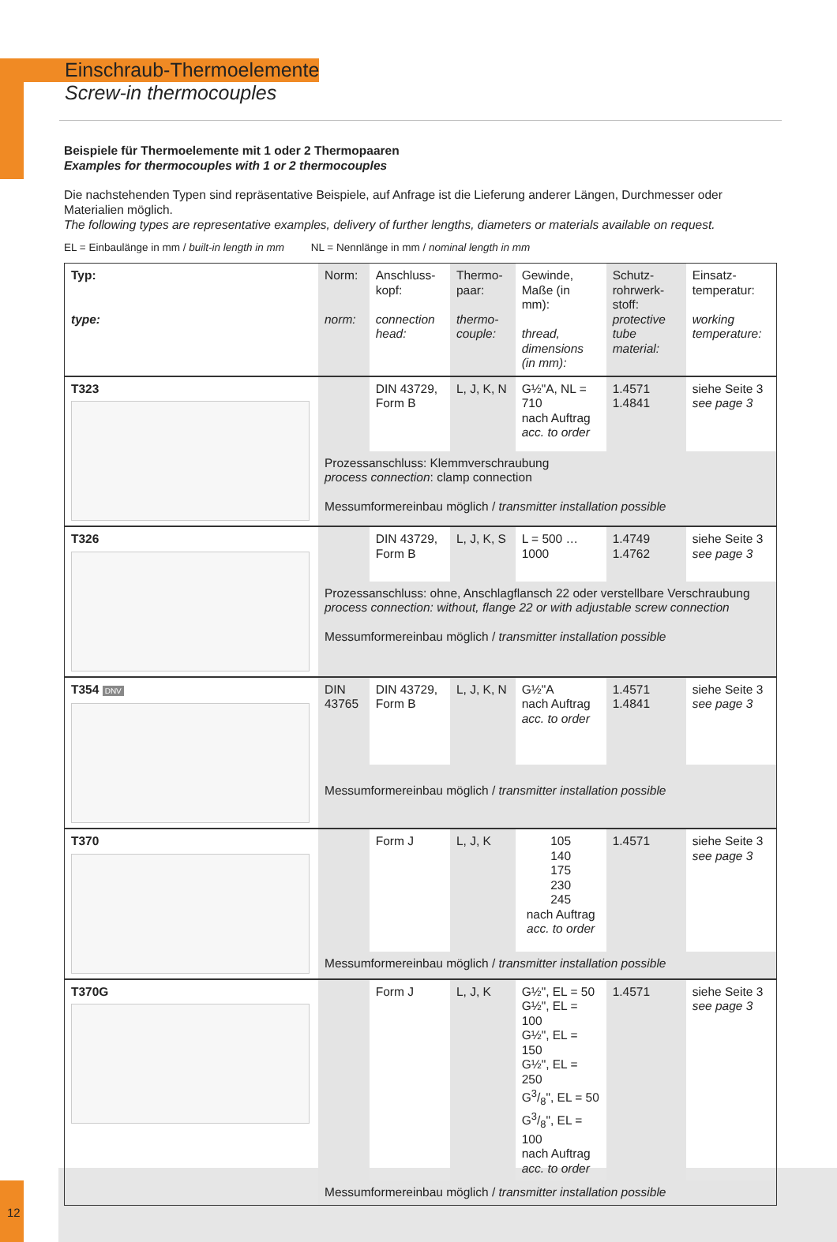Einschraub-Thermoelemente
Screw-in thermocouples
Beispiele für Thermoelemente mit 1 oder 2 Thermopaaren
Examples for thermocouples with 1 or 2 thermocouples
Die nachstehenden Typen sind repräsentative Beispiele, auf Anfrage ist die Lieferung anderer Längen, Durchmesser oder Materialien möglich.
The following types are representative examples, delivery of further lengths, diameters or materials available on request.
EL = Einbaulänge in mm / built-in length in mm NL = Nennlänge in mm / nominal length in mm
| Typ: type: | Norm: norm: | Anschluss-kopf: connection head: | Thermo-paar: thermo-couple: | Gewinde, Maße (in mm): thread, dimensions (in mm): | Schutz-rohrwerk-stoff: protective tube material: | Einsatz-temperatur: working temperature: |
| --- | --- | --- | --- | --- | --- | --- |
| T323 | | DIN 43729, Form B | L, J, K, N | G½"A, NL = 710 nach Auftrag acc. to order | 1.4571 1.4841 | siehe Seite 3 see page 3 |
| | Prozessanschluss: Klemmverschraubung process connection : clamp connection Messumformereinbau möglich / transmitter installation possible | | | | | |
| T326 | | DIN 43729, Form B | L, J, K, S | L = 500 … 1000 | 1.4749 1.4762 | siehe Seite 3 see page 3 |
| | Prozessanschluss: ohne, Anschlagflansch 22 oder verstellbare Verschraubung process connection: without, flange 22 or with adjustable screw connection Messumformereinbau möglich / transmitter installation possible | | | | | |
| T354 DNV | DIN 43765 | DIN 43729, Form B | L, J, K, N | G½"A nach Auftrag acc. to order | 1.4571 1.4841 | siehe Seite 3 see page 3 |
| | Messumformereinbau möglich / transmitter installation possible | | | | | |
| T370 | | Form J | L, J, K | 105 140 175 230 245 nach Auftrag acc. to order | 1.4571 | siehe Seite 3 see page 3 |
| | Messumformereinbau möglich / transmitter installation possible | | | | | |
| T370G | | Form J | L, J, K | G½", EL = 50 G½", EL = 100 G½", EL = 150 G½", EL = 250 G3/8", EL = 50 G3/8", EL = 100 nach Auftrag acc. to order | 1.4571 | siehe Seite 3 see page 3 |
| | Messumformereinbau möglich / transmitter installation possible | | | | | |
12